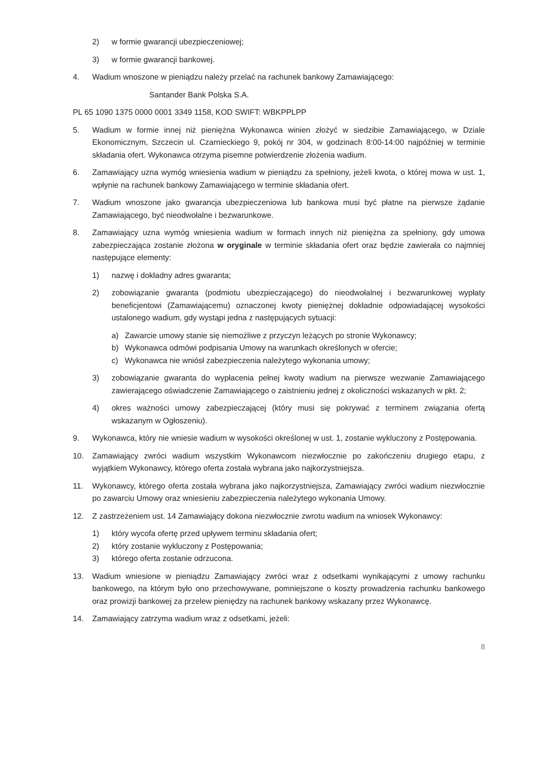2) w formie gwarancji ubezpieczeniowej;
3) w formie gwarancji bankowej.
4. Wadium wnoszone w pieniądzu należy przelać na rachunek bankowy Zamawiającego:
Santander Bank Polska S.A.
PL 65 1090 1375 0000 0001 3349 1158, KOD SWIFT: WBKPPLPP
5. Wadium w formie innej niż pieniężna Wykonawca winien złożyć w siedzibie Zamawiającego, w Dziale Ekonomicznym, Szczecin ul. Czarnieckiego 9, pokój nr 304, w godzinach 8:00-14:00 najpóźniej w terminie składania ofert. Wykonawca otrzyma pisemne potwierdzenie złożenia wadium.
6. Zamawiający uzna wymóg wniesienia wadium w pieniądzu za spełniony, jeżeli kwota, o której mowa w ust. 1, wpłynie na rachunek bankowy Zamawiającego w terminie składania ofert.
7. Wadium wnoszone jako gwarancja ubezpieczeniowa lub bankowa musi być płatne na pierwsze żądanie Zamawiającego, być nieodwołalne i bezwarunkowe.
8. Zamawiający uzna wymóg wniesienia wadium w formach innych niż pieniężna za spełniony, gdy umowa zabezpieczająca zostanie złożona w oryginale w terminie składania ofert oraz będzie zawierała co najmniej następujące elementy:
1) nazwę i dokładny adres gwaranta;
2) zobowiązanie gwaranta (podmiotu ubezpieczającego) do nieodwołalnej i bezwarunkowej wypłaty beneficjentowi (Zamawiającemu) oznaczonej kwoty pieniężnej dokładnie odpowiadającej wysokości ustalonego wadium, gdy wystąpi jedna z następujących sytuacji:
a) Zawarcie umowy stanie się niemożliwe z przyczyn leżących po stronie Wykonawcy;
b) Wykonawca odmówi podpisania Umowy na warunkach określonych w ofercie;
c) Wykonawca nie wniósł zabezpieczenia należytego wykonania umowy;
3) zobowiązanie gwaranta do wypłacenia pełnej kwoty wadium na pierwsze wezwanie Zamawiającego zawierającego oświadczenie Zamawiającego o zaistnieniu jednej z okoliczności wskazanych w pkt. 2;
4) okres ważności umowy zabezpieczającej (który musi się pokrywać z terminem związania ofertą wskazanym w Ogłoszeniu).
9. Wykonawca, który nie wniesie wadium w wysokości określonej w ust. 1, zostanie wykluczony z Postępowania.
10. Zamawiający zwróci wadium wszystkim Wykonawcom niezwłocznie po zakończeniu drugiego etapu, z wyjątkiem Wykonawcy, którego oferta została wybrana jako najkorzystniejsza.
11. Wykonawcy, którego oferta została wybrana jako najkorzystniejsza, Zamawiający zwróci wadium niezwłocznie po zawarciu Umowy oraz wniesieniu zabezpieczenia należytego wykonania Umowy.
12. Z zastrzeżeniem ust. 14 Zamawiający dokona niezwłocznie zwrotu wadium na wniosek Wykonawcy:
1) który wycofa ofertę przed upływem terminu składania ofert;
2) który zostanie wykluczony z Postępowania;
3) którego oferta zostanie odrzucona.
13. Wadium wniesione w pieniądzu Zamawiający zwróci wraz z odsetkami wynikającymi z umowy rachunku bankowego, na którym było ono przechowywane, pomniejszone o koszty prowadzenia rachunku bankowego oraz prowizji bankowej za przelew pieniędzy na rachunek bankowy wskazany przez Wykonawcę.
14. Zamawiający zatrzyma wadium wraz z odsetkami, jeżeli:
8